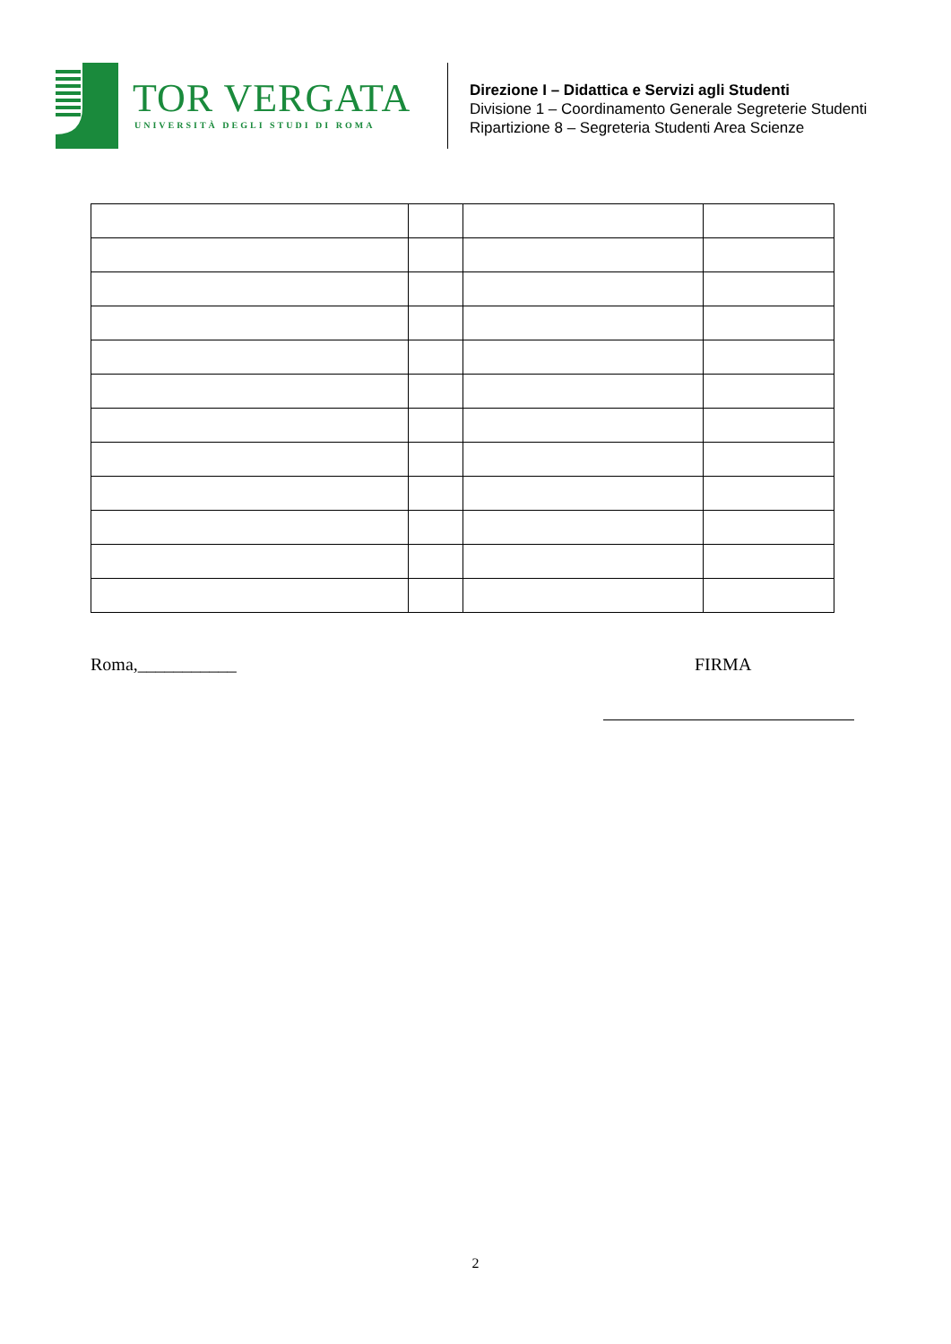TOR VERGATA
UNIVERSITÀ DEGLI STUDI DI ROMA
Direzione I – Didattica e Servizi agli Studenti
Divisione 1 – Coordinamento Generale Segreterie Studenti
Ripartizione 8 – Segreteria Studenti Area Scienze
Roma,___________ FIRMA
2